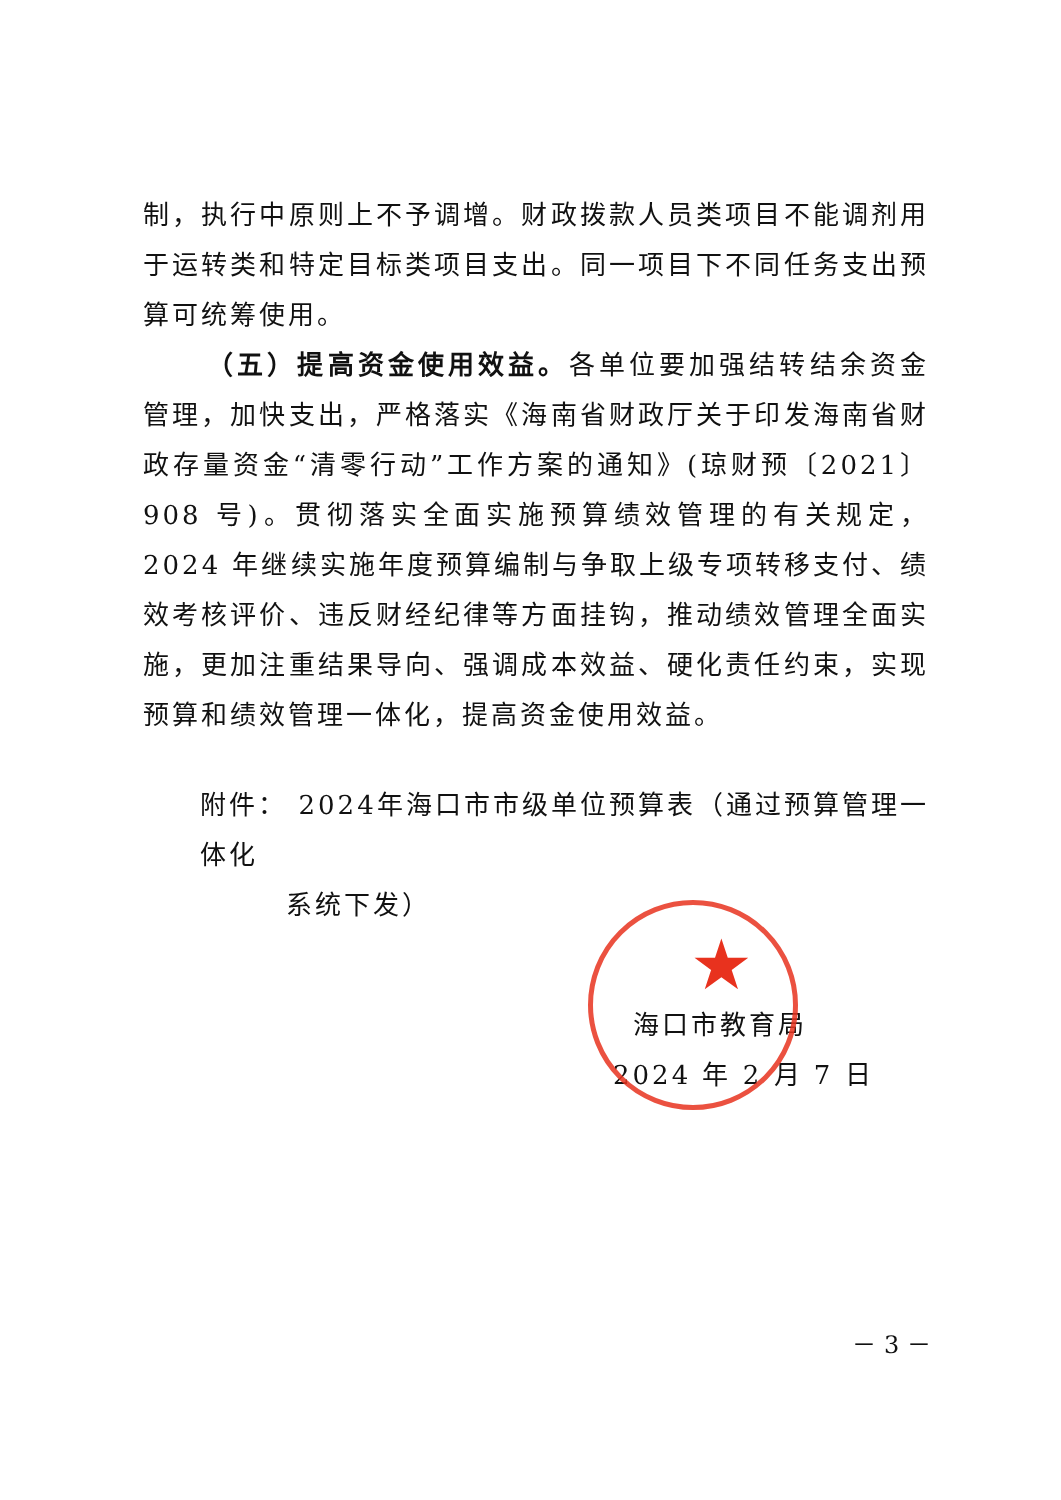制，执行中原则上不予调增。财政拨款人员类项目不能调剂用于运转类和特定目标类项目支出。同一项目下不同任务支出预算可统筹使用。
（五）提高资金使用效益。各单位要加强结转结余资金管理，加快支出，严格落实《海南省财政厅关于印发海南省财政存量资金“清零行动”工作方案的通知》(琼财预〔2021〕908 号)。贯彻落实全面实施预算绩效管理的有关规定，2024 年继续实施年度预算编制与争取上级专项转移支付、绩效考核评价、违反财经纪律等方面挂钩，推动绩效管理全面实施，更加注重结果导向、强调成本效益、硬化责任约束，实现预算和绩效管理一体化，提高资金使用效益。
附件： 2024年海口市市级单位预算表（通过预算管理一体化
系统下发）
★
海口市教育局
2024 年 2 月 7 日
－ 3 －